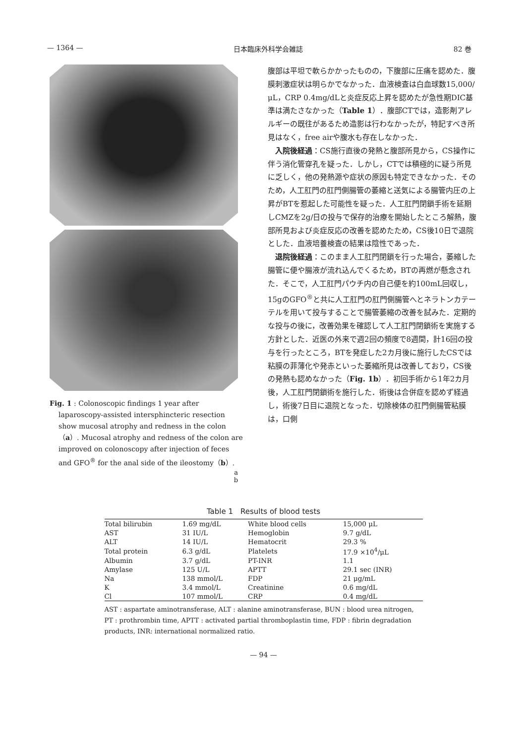— 1364 — 日本臨床外科学会雑誌 82 巻
Fig. 1 : Colonoscopic findings 1 year after laparoscopy-assisted intersphincteric resection show mucosal atrophy and redness in the colon（a）. Mucosal atrophy and redness of the colon are improved on colonoscopy after injection of feces and GFO<sup>®</sup> for the anal side of the ileostomy（b）.
a
b
腹部は平坦で軟らかかったものの，下腹部に圧痛を認めた．腹膜刺激症状は明らかでなかった．血液検査は白血球数15,000/μL，CRP 0.4mg/dLと炎症反応上昇を認めたが急性期DIC基準は満たさなかった（Table 1）．腹部CTでは，造影剤アレルギーの既往があるため造影は行わなかったが，特記すべき所見はなく，free airや腹水も存在しなかった．
入院後経過：CS施行直後の発熱と腹部所見から，CS操作に伴う消化管穿孔を疑った．しかし，CTでは積極的に疑う所見に乏しく，他の発熱源や症状の原因も特定できなかった．そのため，人工肛門の肛門側腸管の萎縮と送気による腸管内圧の上昇がBTを惹起した可能性を疑った．人工肛門閉鎖手術を延期しCMZを2g/日の投与で保存的治療を開始したところ解熱，腹部所見および炎症反応の改善を認めたため，CS後10日で退院とした．血液培養検査の結果は陰性であった．
退院後経過：このまま人工肛門閉鎖を行った場合，萎縮した腸管に便や腸液が流れ込んでくるため，BTの再燃が懸念された．そこで，人工肛門パウチ内の自己便を約100mL回収し，15gのGFO<sup>®</sup>と共に人工肛門の肛門側腸管へとネラトンカテーテルを用いて投与することで腸管萎縮の改善を試みた．定期的な投与の後に，改善効果を確認して人工肛門閉鎖術を実施する方針とした．近医の外来で週2回の頻度で8週間，計16回の投与を行ったところ，BTを発症した2カ月後に施行したCSでは粘膜の菲薄化や発赤といった萎縮所見は改善しており，CS後の発熱も認めなかった（Fig. 1b）．初回手術から1年2カ月後，人工肛門閉鎖術を施行した．術後は合併症を認めず経過し，術後7日目に退院となった．切除検体の肛門側腸管粘膜は，口側
Table 1　Results of blood tests
| Total bilirubin | 1.69 mg/dL | White blood cells | 15,000 μL |
| AST | 31 IU/L | Hemoglobin | 9.7 g/dL |
| ALT | 14 IU/L | Hematocrit | 29.3 % |
| Total protein | 6.3 g/dL | Platelets | 17.9 ×10<sup>4</sup>/μL |
| Albumin | 3.7 g/dL | PT-INR | 1.1 |
| Amylase | 125 U/L | APTT | 29.1 sec (INR) |
| Na | 138 mmol/L | FDP | 21 μg/mL |
| K | 3.4 mmol/L | Creatinine | 0.6 mg/dL |
| Cl | 107 mmol/L | CRP | 0.4 mg/dL |
AST : aspartate aminotransferase, ALT : alanine aminotransferase, BUN : blood urea nitrogen, PT : prothrombin time, APTT : activated partial thromboplastin time, FDP : fibrin degradation products, INR: international normalized ratio.
— 94 —